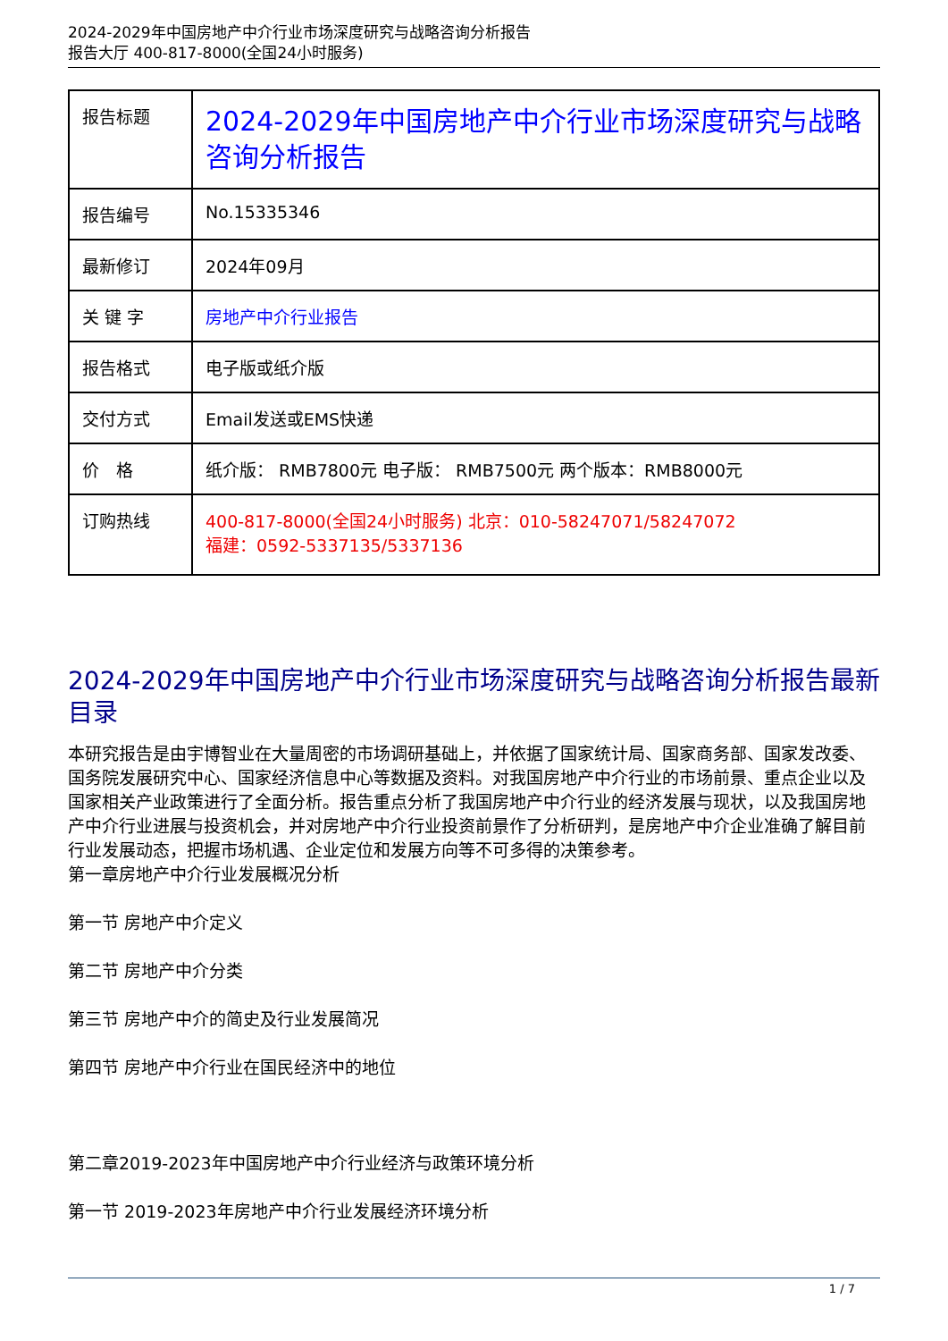2024-2029年中国房地产中介行业市场深度研究与战略咨询分析报告
报告大厅 400-817-8000(全国24小时服务)
| 报告标题 | 2024-2029年中国房地产中介行业市场深度研究与战略咨询分析报告 |
| 报告编号 | No.15335346 |
| 最新修订 | 2024年09月 |
| 关 键 字 | 房地产中介行业报告 |
| 报告格式 | 电子版或纸介版 |
| 交付方式 | Email发送或EMS快递 |
| 价 格 | 纸介版： RMB7800元 电子版： RMB7500元 两个版本：RMB8000元 |
| 订购热线 | 400-817-8000(全国24小时服务) 北京：010-58247071/58247072 福建：0592-5337135/5337136 |
2024-2029年中国房地产中介行业市场深度研究与战略咨询分析报告最新目录
本研究报告是由宇博智业在大量周密的市场调研基础上，并依据了国家统计局、国家商务部、国家发改委、国务院发展研究中心、国家经济信息中心等数据及资料。对我国房地产中介行业的市场前景、重点企业以及国家相关产业政策进行了全面分析。报告重点分析了我国房地产中介行业的经济发展与现状，以及我国房地产中介行业进展与投资机会，并对房地产中介行业投资前景作了分析研判，是房地产中介企业准确了解目前行业发展动态，把握市场机遇、企业定位和发展方向等不可多得的决策参考。
第一章房地产中介行业发展概况分析
第一节 房地产中介定义
第二节 房地产中介分类
第三节 房地产中介的简史及行业发展简况
第四节 房地产中介行业在国民经济中的地位
第二章2019-2023年中国房地产中介行业经济与政策环境分析
第一节 2019-2023年房地产中介行业发展经济环境分析
1 / 7